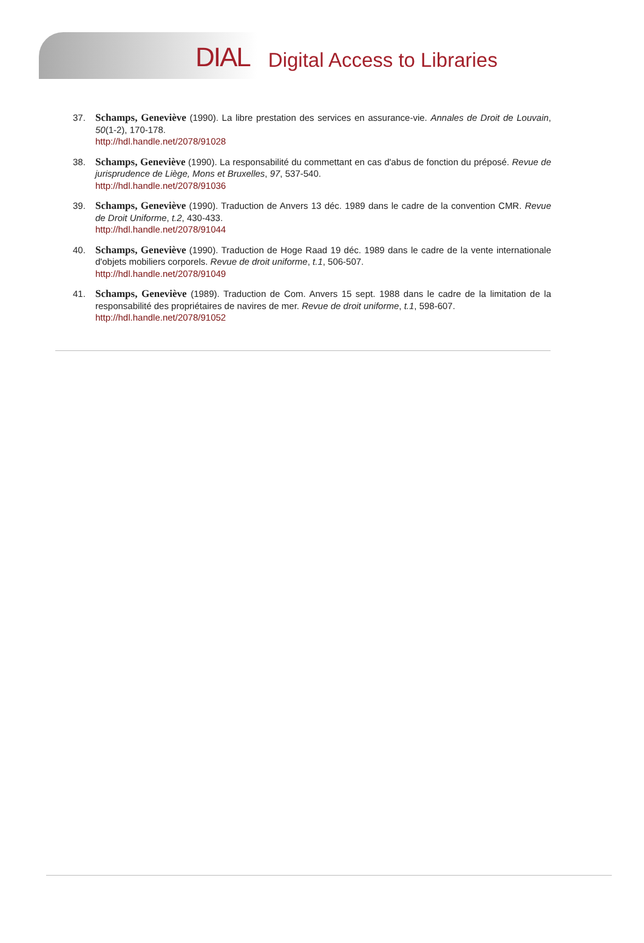DIAL Digital Access to Libraries
37. Schamps, Geneviève (1990). La libre prestation des services en assurance-vie. Annales de Droit de Louvain, 50(1-2), 170-178.
http://hdl.handle.net/2078/91028
38. Schamps, Geneviève (1990). La responsabilité du commettant en cas d'abus de fonction du préposé. Revue de jurisprudence de Liège, Mons et Bruxelles, 97, 537-540.
http://hdl.handle.net/2078/91036
39. Schamps, Geneviève (1990). Traduction de Anvers 13 déc. 1989 dans le cadre de la convention CMR. Revue de Droit Uniforme, t.2, 430-433.
http://hdl.handle.net/2078/91044
40. Schamps, Geneviève (1990). Traduction de Hoge Raad 19 déc. 1989 dans le cadre de la vente internationale d'objets mobiliers corporels. Revue de droit uniforme, t.1, 506-507.
http://hdl.handle.net/2078/91049
41. Schamps, Geneviève (1989). Traduction de Com. Anvers 15 sept. 1988 dans le cadre de la limitation de la responsabilité des propriétaires de navires de mer. Revue de droit uniforme, t.1, 598-607.
http://hdl.handle.net/2078/91052